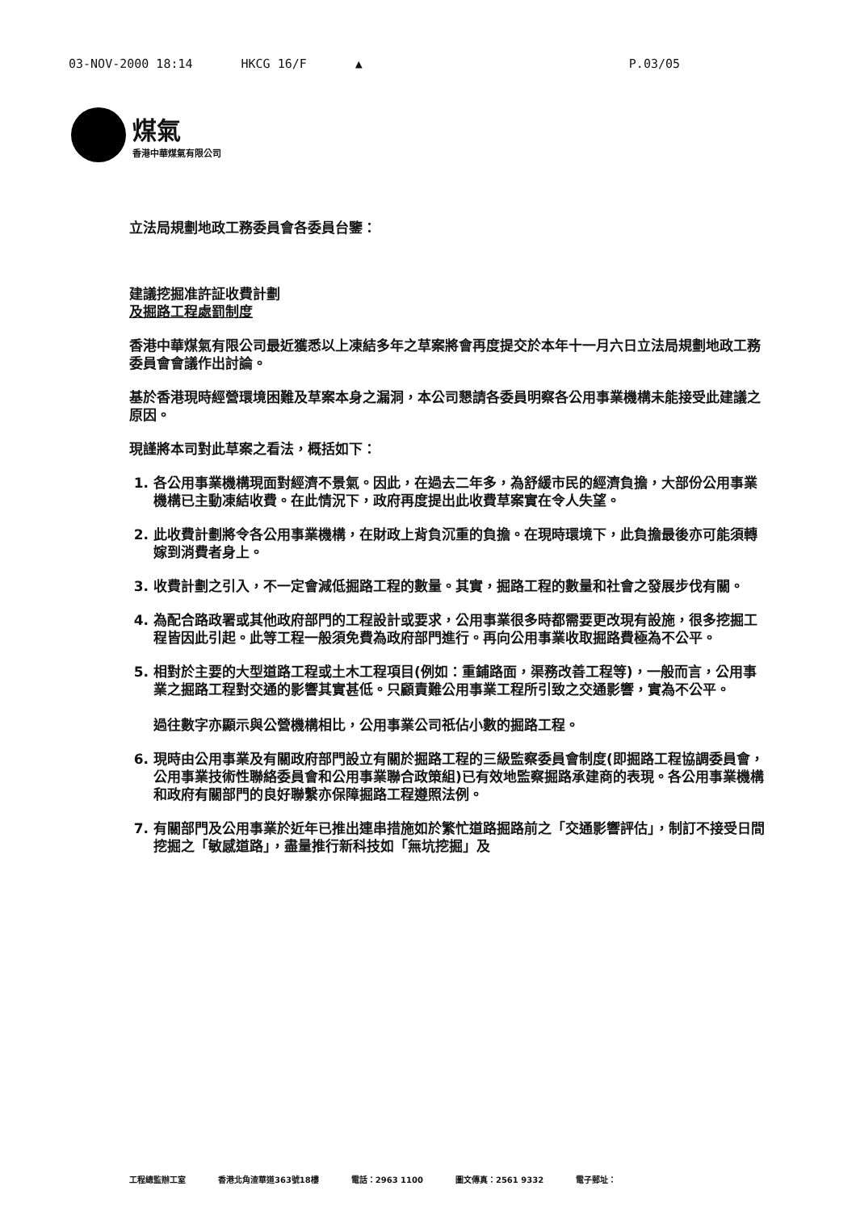03-NOV-2000 18:14 HKCG 16/F ▲ P.03/05
煤氣
香港中華煤氣有限公司
立法局規劃地政工務委員會各委員台鑒：
建議挖掘准許証收費計劃
及掘路工程處罰制度
香港中華煤氣有限公司最近獲悉以上凍結多年之草案將會再度提交於本年十一月六日立法局規劃地政工務委員會會議作出討論。
基於香港現時經營環境困難及草案本身之漏洞，本公司懇請各委員明察各公用事業機構未能接受此建議之原因。
現謹將本司對此草案之看法，概括如下：
1. 各公用事業機構現面對經濟不景氣。因此，在過去二年多，為舒緩市民的經濟負擔，大部份公用事業機構已主動凍結收費。在此情況下，政府再度提出此收費草案實在令人失望。
2. 此收費計劃將令各公用事業機構，在財政上背負沉重的負擔。在現時環境下，此負擔最後亦可能須轉嫁到消費者身上。
3. 收費計劃之引入，不一定會減低掘路工程的數量。其實，掘路工程的數量和社會之發展步伐有關。
4. 為配合路政署或其他政府部門的工程設計或要求，公用事業很多時都需要更改現有設施，很多挖掘工程皆因此引起。此等工程一般須免費為政府部門進行。再向公用事業收取掘路費極為不公平。
5. 相對於主要的大型道路工程或土木工程項目(例如：重鋪路面，渠務改善工程等)，一般而言，公用事業之掘路工程對交通的影響其實甚低。只顧責難公用事業工程所引致之交通影響，實為不公平。
過往數字亦顯示與公營機構相比，公用事業公司祇佔小數的掘路工程。
6. 現時由公用事業及有關政府部門設立有關於掘路工程的三級監察委員會制度(即掘路工程協調委員會，公用事業技術性聯絡委員會和公用事業聯合政策組)已有效地監察掘路承建商的表現。各公用事業機構和政府有關部門的良好聯繫亦保障掘路工程遵照法例。
7. 有關部門及公用事業於近年已推出連串措施如於繁忙道路掘路前之「交通影響評估」，制訂不接受日間挖掘之「敏感道路」，盡量推行新科技如「無坑挖掘」及
工程總監辦工室 香港北角渣華道363號18樓 電話：2963 1100 圖文傳真：2561 9332 電子郵址：